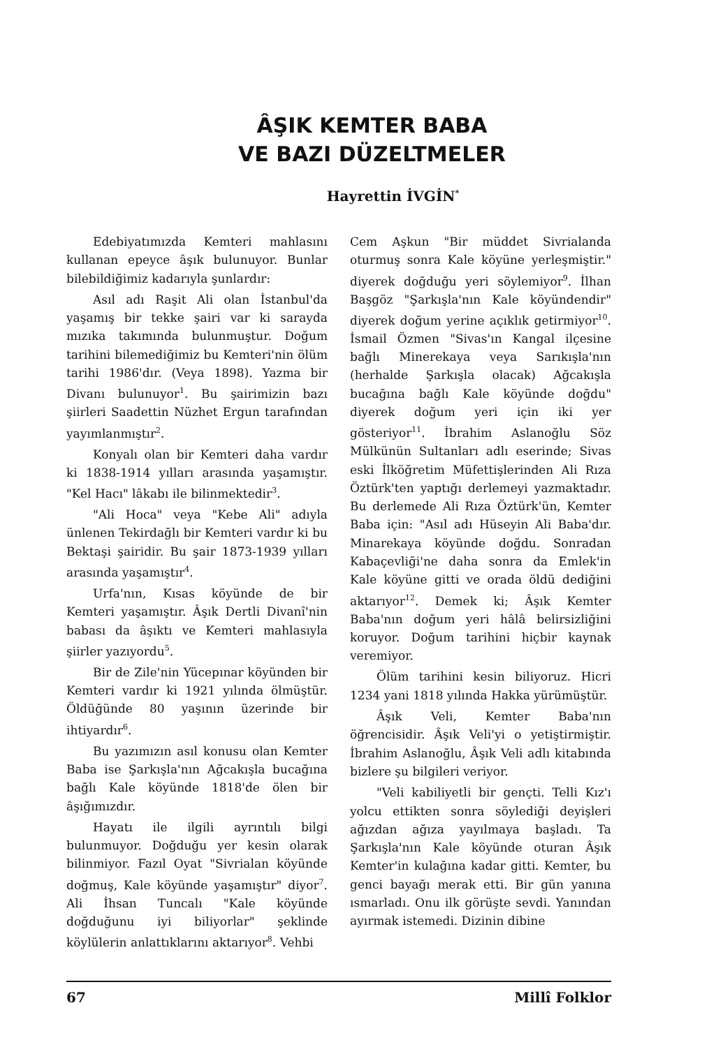ÂŞIK KEMTER BABA
VE BAZI DÜZELTMELER
Hayrettin İVGİN<sup>*</sup>
Edebiyatımızda Kemteri mahlasını kullanan epeyce âşık bulunuyor. Bunlar bilebildiğimiz kadarıyla şunlardır:
Asıl adı Raşit Ali olan İstanbul'da yaşamış bir tekke şairi var ki sarayda mızıka takımında bulunmuştur. Doğum tarihini bilemediğimiz bu Kemteri'nin ölüm tarihi 1986'dır. (Veya 1898). Yazma bir Divanı bulunuyor<sup>1</sup>. Bu şairimizin bazı şiirleri Saadettin Nüzhet Ergun tarafından yayımlanmıştır<sup>2</sup>.
Konyalı olan bir Kemteri daha vardır ki 1838-1914 yılları arasında yaşamıştır. "Kel Hacı" lâkabı ile bilinmektedir<sup>3</sup>.
"Ali Hoca" veya "Kebe Ali" adıyla ünlenen Tekirdağlı bir Kemteri vardır ki bu Bektaşi şairidir. Bu şair 1873-1939 yılları arasında yaşamıştır<sup>4</sup>.
Urfa'nın, Kısas köyünde de bir Kemteri yaşamıştır. Âşık Dertli Divanî'nin babası da âşıktı ve Kemteri mahlasıyla şiirler yazıyordu<sup>5</sup>.
Bir de Zile'nin Yücepınar köyünden bir Kemteri vardır ki 1921 yılında ölmüştür. Öldüğünde 80 yaşının üzerinde bir ihtiyardır<sup>6</sup>.
Bu yazımızın asıl konusu olan Kemter Baba ise Şarkışla'nın Ağcakışla bucağına bağlı Kale köyünde 1818'de ölen bir âşığımızdır.
Hayatı ile ilgili ayrıntılı bilgi bulunmuyor. Doğduğu yer kesin olarak bilinmiyor. Fazıl Oyat "Sivrialan köyünde doğmuş, Kale köyünde yaşamıştır" diyor<sup>7</sup>. Ali İhsan Tuncalı "Kale köyünde doğduğunu iyi biliyorlar" şeklinde köylülerin anlattıklarını aktarıyor<sup>8</sup>. Vehbi
Cem Aşkun "Bir müddet Sivrialanda oturmuş sonra Kale köyüne yerleşmiştir." diyerek doğduğu yeri söylemiyor<sup>9</sup>. İlhan Başgöz "Şarkışla'nın Kale köyündendir" diyerek doğum yerine açıklık getirmiyor<sup>10</sup>. İsmail Özmen "Sivas'ın Kangal ilçesine bağlı Minerekaya veya Sarıkışla'nın (herhalde Şarkışla olacak) Ağcakışla bucağına bağlı Kale köyünde doğdu" diyerek doğum yeri için iki yer gösteriyor<sup>11</sup>. İbrahim Aslanoğlu Söz Mülkünün Sultanları adlı eserinde; Sivas eski İlköğretim Müfettişlerinden Ali Rıza Öztürk'ten yaptığı derlemeyi yazmaktadır. Bu derlemede Ali Rıza Öztürk'ün, Kemter Baba için: "Asıl adı Hüseyin Ali Baba'dır. Minarekaya köyünde doğdu. Sonradan Kabaçevliği'ne daha sonra da Emlek'in Kale köyüne gitti ve orada öldü dediğini aktarıyor<sup>12</sup>. Demek ki; Âşık Kemter Baba'nın doğum yeri hâlâ belirsizliğini koruyor. Doğum tarihini hiçbir kaynak veremiyor.
Ölüm tarihini kesin biliyoruz. Hicri 1234 yani 1818 yılında Hakka yürümüştür.
Âşık Veli, Kemter Baba'nın öğrencisidir. Âşık Veli'yi o yetiştirmiştir. İbrahim Aslanoğlu, Âşık Veli adlı kitabında bizlere şu bilgileri veriyor.
"Veli kabiliyetli bir gençti. Telli Kız'ı yolcu ettikten sonra söylediği deyişleri ağızdan ağıza yayılmaya başladı. Ta Şarkışla'nın Kale köyünde oturan Âşık Kemter'in kulağına kadar gitti. Kemter, bu genci bayağı merak etti. Bir gün yanına ısmarladı. Onu ilk görüşte sevdi. Yanından ayırmak istemedi. Dizinin dibine
67 Millî Folklor